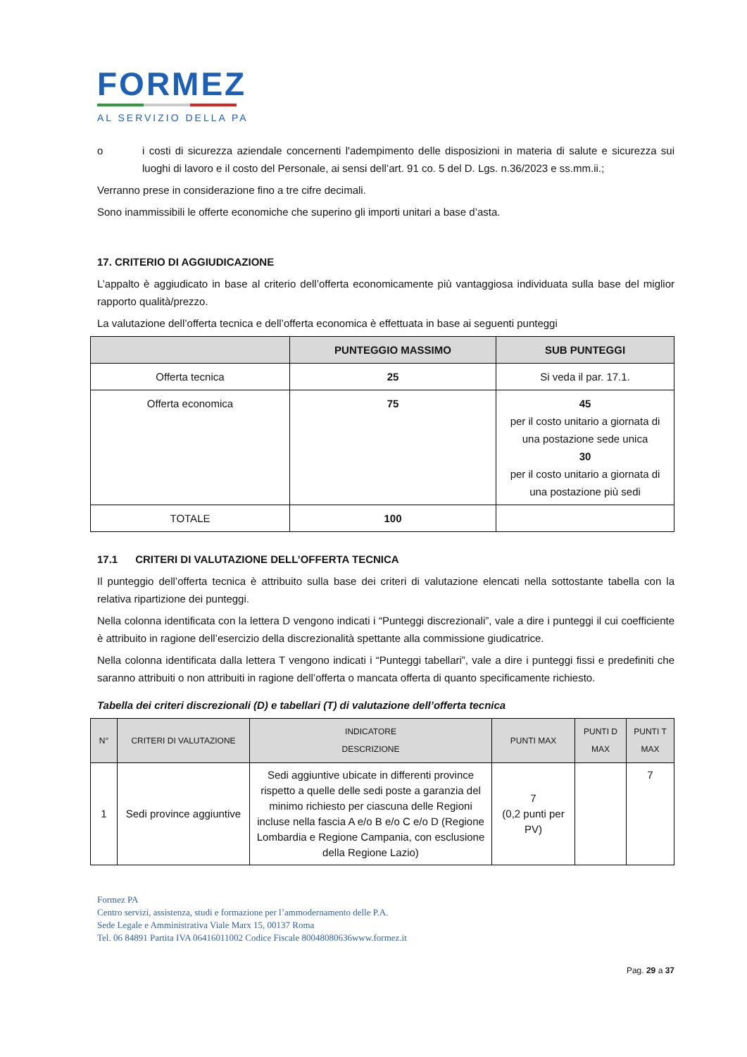FORMEZ
AL SERVIZIO DELLA PA
o i costi di sicurezza aziendale concernenti l'adempimento delle disposizioni in materia di salute e sicurezza sui luoghi di lavoro e il costo del Personale, ai sensi dell’art. 91 co. 5 del D. Lgs. n.36/2023 e ss.mm.ii.;
Verranno prese in considerazione fino a tre cifre decimali.
Sono inammissibili le offerte economiche che superino gli importi unitari a base d’asta.
17. CRITERIO DI AGGIUDICAZIONE
L’appalto è aggiudicato in base al criterio dell’offerta economicamente più vantaggiosa individuata sulla base del miglior rapporto qualità/prezzo.
La valutazione dell’offerta tecnica e dell’offerta economica è effettuata in base ai seguenti punteggi
| | PUNTEGGIO MASSIMO | SUB PUNTEGGI |
| --- | --- | --- |
| Offerta tecnica | 25 | Si veda il par. 17.1. |
| Offerta economica | 75 | 45 per il costo unitario a giornata di una postazione sede unica 30 per il costo unitario a giornata di una postazione più sedi |
| TOTALE | 100 | |
17.1 CRITERI DI VALUTAZIONE DELL’OFFERTA TECNICA
Il punteggio dell’offerta tecnica è attribuito sulla base dei criteri di valutazione elencati nella sottostante tabella con la relativa ripartizione dei punteggi.
Nella colonna identificata con la lettera D vengono indicati i “Punteggi discrezionali”, vale a dire i punteggi il cui coefficiente è attribuito in ragione dell’esercizio della discrezionalità spettante alla commissione giudicatrice.
Nella colonna identificata dalla lettera T vengono indicati i “Punteggi tabellari”, vale a dire i punteggi fissi e predefiniti che saranno attribuiti o non attribuiti in ragione dell’offerta o mancata offerta di quanto specificamente richiesto.
Tabella dei criteri discrezionali (D) e tabellari (T) di valutazione dell’offerta tecnica
| N° | CRITERI DI VALUTAZIONE | INDICATORE DESCRIZIONE | PUNTI MAX | PUNTI D MAX | PUNTI T MAX |
| --- | --- | --- | --- | --- | --- |
| 1 | Sedi province aggiuntive | Sedi aggiuntive ubicate in differenti province rispetto a quelle delle sedi poste a garanzia del minimo richiesto per ciascuna delle Regioni incluse nella fascia A e/o B e/o C e/o D (Regione Lombardia e Regione Campania, con esclusione della Regione Lazio) | 7 (0,2 punti per PV) | | 7 |
Formez PA
Centro servizi, assistenza, studi e formazione per l’ammodernamento delle P.A.
Sede Legale e Amministrativa Viale Marx 15, 00137 Roma
Tel. 06 84891 Partita IVA 06416011002 Codice Fiscale 80048080636www.formez.it
Pag. 29 a 37